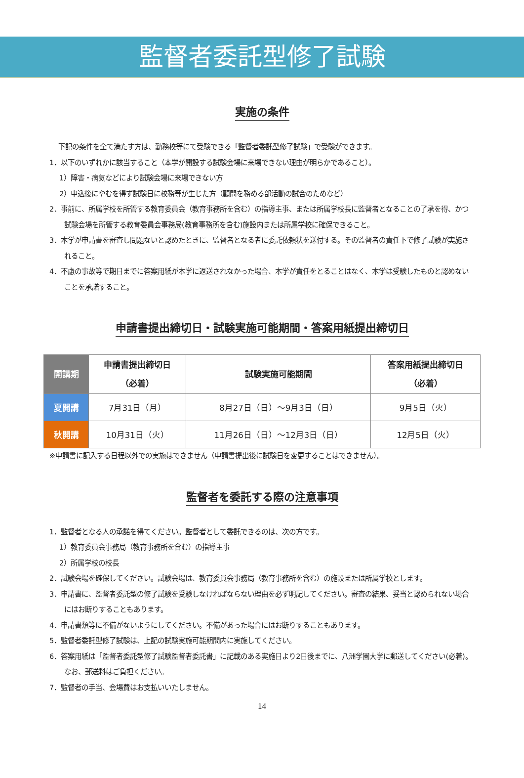監督者委託型修了試験
実施の条件
下記の条件を全て満たす方は、勤務校等にて受験できる「監督者委託型修了試験」で受験ができます。
1．以下のいずれかに該当すること（本学が開設する試験会場に来場できない理由が明らかであること）。
1）障害・病気などにより試験会場に来場できない方
2）申込後にやむを得ず試験日に校務等が生じた方（顧問を務める部活動の試合のためなど）
2．事前に、所属学校を所管する教育委員会（教育事務所を含む）の指導主事、または所属学校長に監督者となることの了承を得、かつ試験会場を所管する教育委員会事務局(教育事務所を含む)施設内または所属学校に確保できること。
3．本学が申請書を審査し問題ないと認めたときに、監督者となる者に委託依頼状を送付する。その監督者の責任下で修了試験が実施されること。
4．不慮の事故等で期日までに答案用紙が本学に返送されなかった場合、本学が責任をとることはなく、本学は受験したものと認めないことを承諾すること。
申請書提出締切日・試験実施可能期間・答案用紙提出締切日
| 開講期 | 申請書提出締切日 （必着） | 試験実施可能期間 | 答案用紙提出締切日 （必着） |
| --- | --- | --- | --- |
| 夏開講 | 7月31日（月） | 8月27日（日）～9月3日（日） | 9月5日（火） |
| 秋開講 | 10月31日（火） | 11月26日（日）～12月3日（日） | 12月5日（火） |
※申請書に記入する日程以外での実施はできません（申請書提出後に試験日を変更することはできません）。
監督者を委託する際の注意事項
1．監督者となる人の承諾を得てください。監督者として委託できるのは、次の方です。
1）教育委員会事務局（教育事務所を含む）の指導主事
2）所属学校の校長
2．試験会場を確保してください。試験会場は、教育委員会事務局（教育事務所を含む）の施設または所属学校とします。
3．申請書に、監督者委託型の修了試験を受験しなければならない理由を必ず明記してください。審査の結果、妥当と認められない場合にはお断りすることもあります。
4．申請書類等に不備がないようにしてください。不備があった場合にはお断りすることもあります。
5．監督者委託型修了試験は、上記の試験実施可能期間内に実施してください。
6．答案用紙は「監督者委託型修了試験監督者委託書」に記載のある実施日より2日後までに、八洲学園大学に郵送してください(必着)。なお、郵送料はご負担ください。
7．監督者の手当、会場費はお支払いいたしません。
14